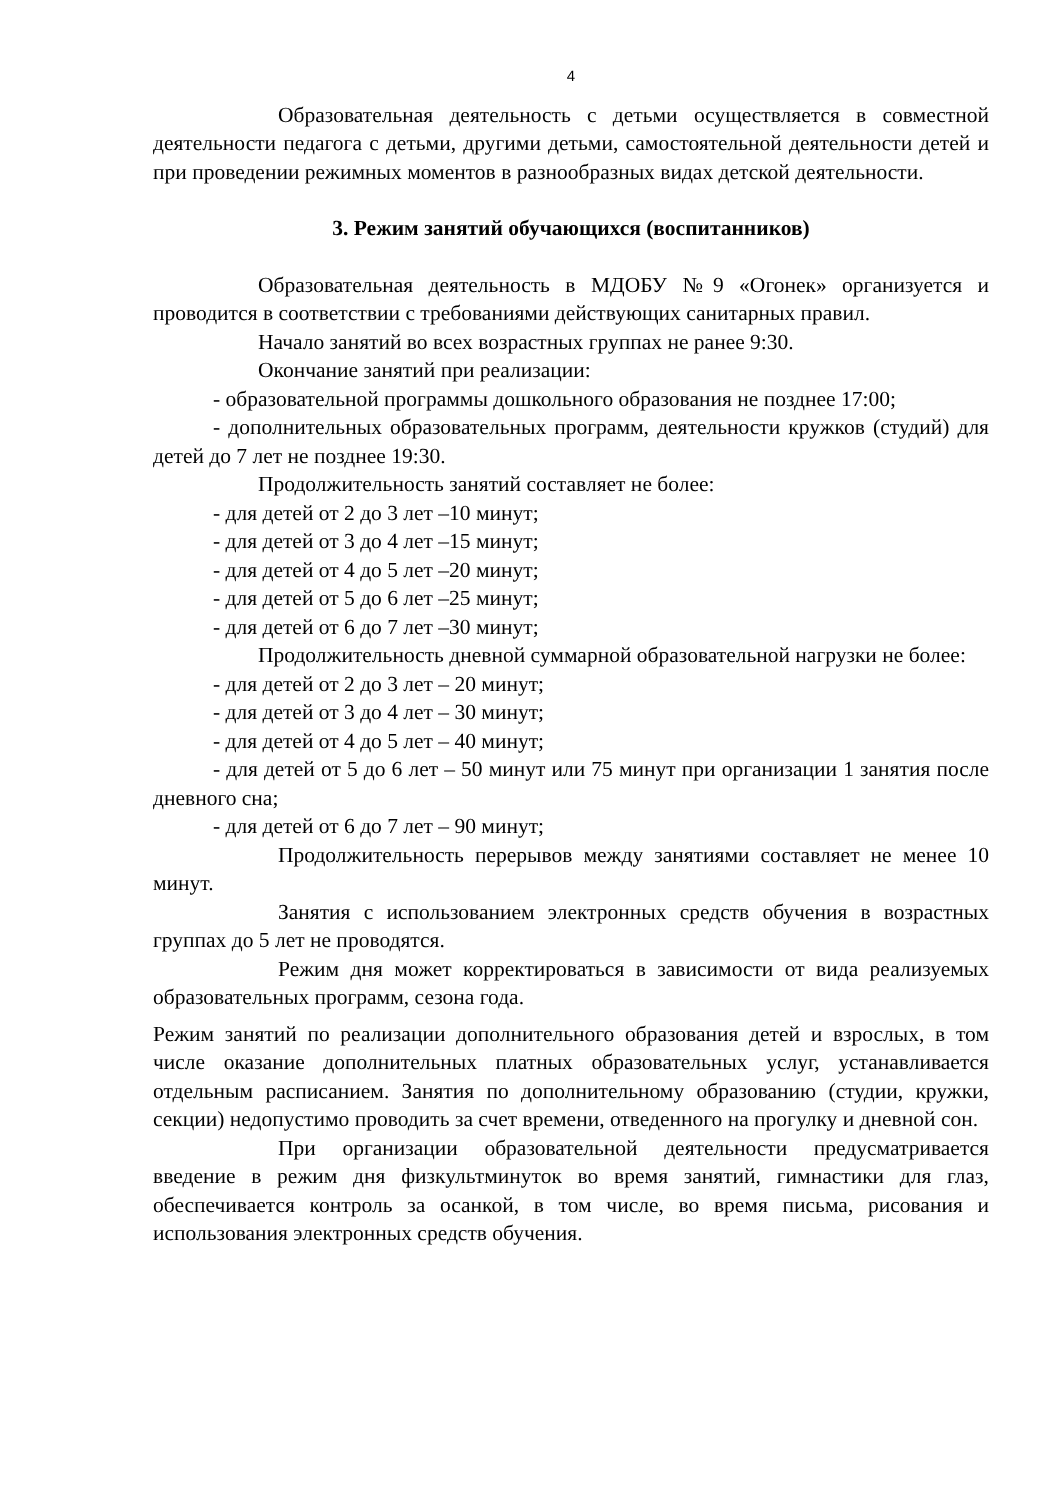4
Образовательная деятельность с детьми осуществляется в совместной деятельности педагога с детьми, другими детьми, самостоятельной деятельности детей и при проведении режимных моментов в разнообразных видах детской деятельности.
3. Режим занятий обучающихся (воспитанников)
Образовательная деятельность в МДОБУ №9 «Огонек» организуется и проводится в соответствии с требованиями действующих санитарных правил.
Начало занятий во всех возрастных группах не ранее 9:30.
Окончание занятий при реализации:
- образовательной программы дошкольного образования не позднее 17:00;
- дополнительных образовательных программ, деятельности кружков (студий) для детей до 7 лет не позднее 19:30.
Продолжительность занятий составляет не более:
- для детей от 2 до 3 лет –10 минут;
- для детей от 3 до 4 лет –15 минут;
- для детей от 4 до 5 лет –20 минут;
- для детей от 5 до 6 лет –25 минут;
- для детей от 6 до 7 лет –30 минут;
Продолжительность дневной суммарной образовательной нагрузки не более:
- для детей от 2 до 3 лет – 20 минут;
- для детей от 3 до 4 лет – 30 минут;
- для детей от 4 до 5 лет – 40 минут;
- для детей от 5 до 6 лет – 50 минут или 75 минут при организации 1 занятия после дневного сна;
- для детей от 6 до 7 лет – 90 минут;
Продолжительность перерывов между занятиями составляет не менее 10 минут.
Занятия с использованием электронных средств обучения в возрастных группах до 5 лет не проводятся.
Режим дня может корректироваться в зависимости от вида реализуемых образовательных программ, сезона года.
Режим занятий по реализации дополнительного образования детей и взрослых, в том числе оказание дополнительных платных образовательных услуг, устанавливается отдельным расписанием. Занятия по дополнительному образованию (студии, кружки, секции) недопустимо проводить за счет времени, отведенного на прогулку и дневной сон.
При организации образовательной деятельности предусматривается введение в режим дня физкультминуток во время занятий, гимнастики для глаз, обеспечивается контроль за осанкой, в том числе, во время письма, рисования и использования электронных средств обучения.